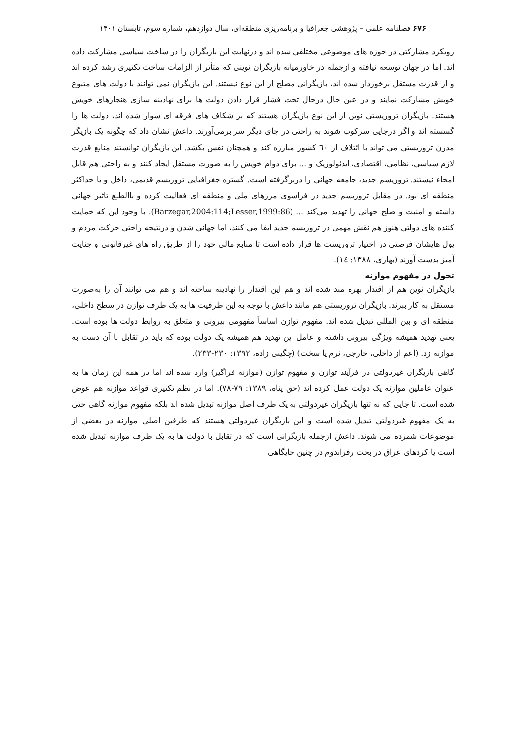۶۷۶ فصلنامه علمی – پژوهشی جغرافیا و برنامه‌ریزی منطقه‌ای، سال دوازدهم، شماره سوم، تابستان ۱۴۰۱
رویکرد مشارکتی در حوزه های موضوعی مختلفی شده اند و درنهایت این بازیگران را در ساخت سیاسی مشارکت داده اند. اما در جهان توسعه نیافته و ازجمله در خاورمیانه بازیگران نوینی که متأثر از الزامات ساخت تکثیری رشد کرده اند و از قدرت مستقل برخوردار شده اند، بازیگرانی مصلح از این نوع نیستند. این بازیگران نمی توانند با دولت های متبوع خویش مشارکت نمایند و در عین حال درحال تحت فشار قرار دادن دولت ها برای نهادینه سازی هنجارهای خویش هستند. بازیگران تروریستی نوین از این نوع بازیگران هستند که بر شکاف های فرقه ای سوار شده اند، دولت ها را گسسته اند و اگر درجایی سرکوب شوند به راحتی در جای دیگر سر برمی‌آورند. داعش نشان داد که چگونه یک بازیگر مدرن تروریستی می تواند با ائتلاف از ٦٠ کشور مبارزه کند و همچنان نفس بکشد. این بازیگران توانستند منابع قدرت لازم سیاسی، نظامی، اقتصادی، ایدئولوژیک و ... برای دوام خویش را به صورت مستقل ایجاد کنند و به راحتی هم قابل امحاء نیستند. تروریسم جدید، جامعه جهانی را دربرگرفته است. گستره جغرافیایی تروریسم قدیمی، داخل و یا حداکثر منطقه ای بود. در مقابل تروریسم جدید در فراسوی مرزهای ملی و منطقه ای فعالیت کرده و باالطبع تاثیر جهانی داشته و امنیت و صلح جهانی را تهدید می‌کند ... (Barzegar,2004:114;Lesser,1999:86). با وجود این که حمایت کننده های دولتی هنوز هم نقش مهمی در تروریسم جدید ایفا می کنند، اما جهانی شدن و درنتیجه راحتی حرکت مردم و پول هایشان فرصتی در اختیار تروریست ها قرار داده است تا منابع مالی خود را از طریق راه های غیرقانونی و جنایت آمیز بدست آورند (بهاری، ۱۳۸۸: ١٤).
تحول در مفهوم موازنه
بازیگران نوین هم از اقتدار بهره مند شده اند و هم این اقتدار را نهادینه ساخته اند و هم می توانند آن را به‌صورت مستقل به کار ببرند. بازیگران تروریستی هم مانند داعش با توجه به این ظرفیت ها به یک طرف توازن در سطح داخلی، منطقه ای و بین المللی تبدیل شده اند. مفهوم توازن اساساً مفهومی بیرونی و متعلق به روابط دولت ها بوده است. یعنی تهدید همیشه ویژگی بیرونی داشته و عامل این تهدید هم همیشه یک دولت بوده که باید در تقابل با آن دست به موازنه زد. (اعم از داخلی، خارجی، نرم یا سخت) (چگینی زاده، ۱۳۹۲: ۲۳۰-۲۳۳).
گاهی بازیگران غیردولتی در فرآیند توازن و مفهوم توازن (موازنه فراگیر) وارد شده اند اما در همه این زمان ها به عنوان عاملین موازنه یک دولت عمل کرده اند (حق پناه، ۱۳۸۹: ۷۹-۷۸). اما در نظم تکثیری قواعد موازنه هم عوض شده است. تا جایی که نه تنها بازیگران غیردولتی به یک طرف اصل موازنه تبدیل شده اند بلکه مفهوم موازنه گاهی حتی به یک مفهوم غیردولتی تبدیل شده است و این بازیگران غیردولتی هستند که طرفین اصلی موازنه در بعضی از موضوعات شمرده می شوند. داعش ازجمله بازیگرانی است که در تقابل با دولت ها به یک طرف موازنه تبدیل شده است یا کردهای عراق در بحث رفراندوم در چنین جایگاهی